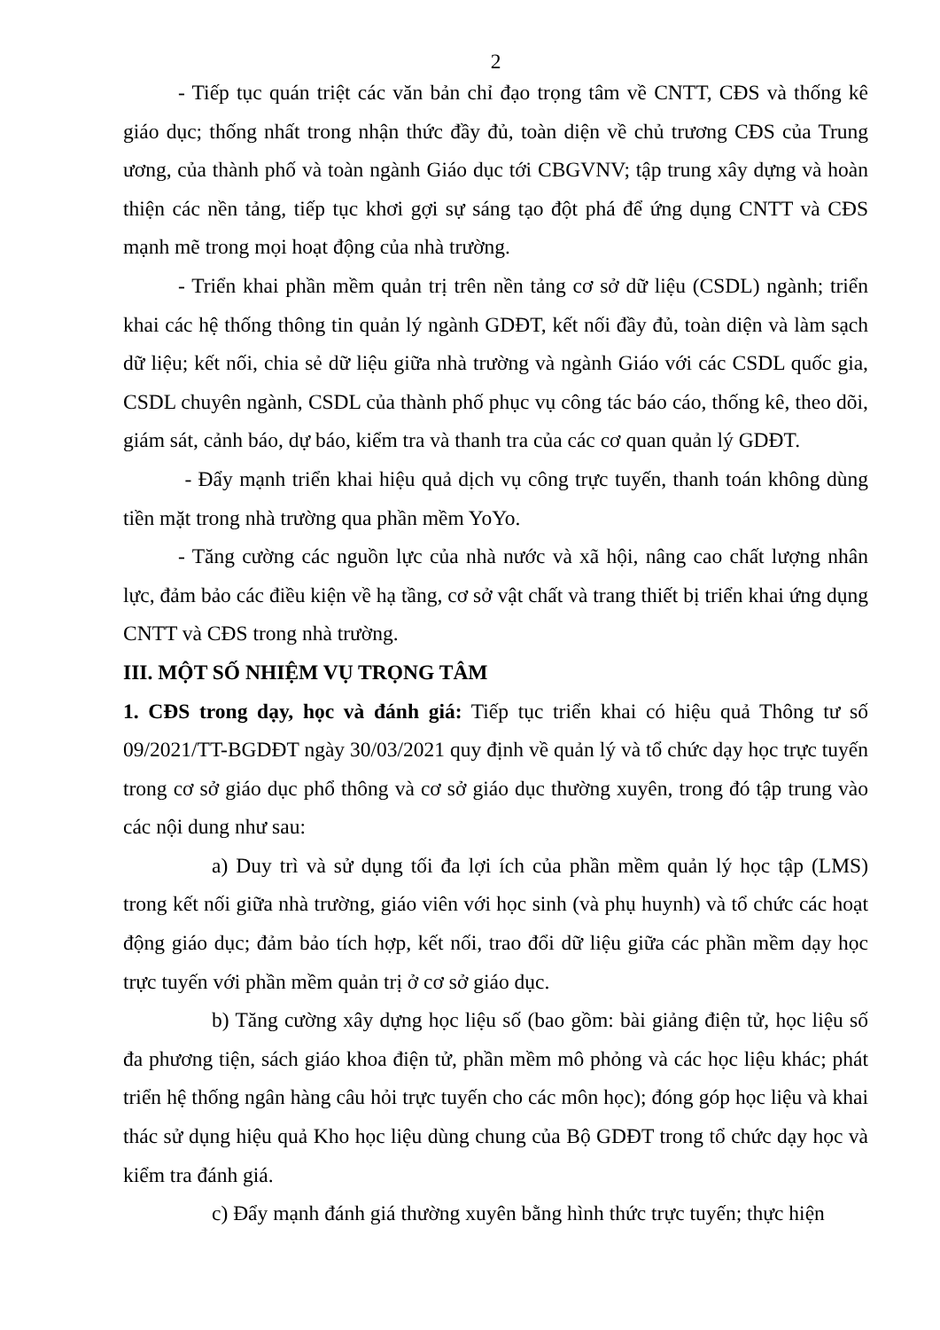2
- Tiếp tục quán triệt các văn bản chỉ đạo trọng tâm về CNTT, CĐS và thống kê giáo dục; thống nhất trong nhận thức đầy đủ, toàn diện về chủ trương CĐS của Trung ương, của thành phố và toàn ngành Giáo dục tới CBGVNV; tập trung xây dựng và hoàn thiện các nền tảng, tiếp tục khơi gợi sự sáng tạo đột phá để ứng dụng CNTT và CĐS mạnh mẽ trong mọi hoạt động của nhà trường.
- Triển khai phần mềm quản trị trên nền tảng cơ sở dữ liệu (CSDL) ngành; triển khai các hệ thống thông tin quản lý ngành GDĐT, kết nối đầy đủ, toàn diện và làm sạch dữ liệu; kết nối, chia sẻ dữ liệu giữa nhà trường và ngành Giáo với các CSDL quốc gia, CSDL chuyên ngành, CSDL của thành phố phục vụ công tác báo cáo, thống kê, theo dõi, giám sát, cảnh báo, dự báo, kiểm tra và thanh tra của các cơ quan quản lý GDĐT.
- Đẩy mạnh triển khai hiệu quả dịch vụ công trực tuyến, thanh toán không dùng tiền mặt trong nhà trường qua phần mềm YoYo.
- Tăng cường các nguồn lực của nhà nước và xã hội, nâng cao chất lượng nhân lực, đảm bảo các điều kiện về hạ tầng, cơ sở vật chất và trang thiết bị triển khai ứng dụng CNTT và CĐS trong nhà trường.
III. MỘT SỐ NHIỆM VỤ TRỌNG TÂM
1. CĐS trong dạy, học và đánh giá: Tiếp tục triển khai có hiệu quả Thông tư số 09/2021/TT-BGDĐT ngày 30/03/2021 quy định về quản lý và tổ chức dạy học trực tuyến trong cơ sở giáo dục phổ thông và cơ sở giáo dục thường xuyên, trong đó tập trung vào các nội dung như sau:
a) Duy trì và sử dụng tối đa lợi ích của phần mềm quản lý học tập (LMS) trong kết nối giữa nhà trường, giáo viên với học sinh (và phụ huynh) và tổ chức các hoạt động giáo dục; đảm bảo tích hợp, kết nối, trao đổi dữ liệu giữa các phần mềm dạy học trực tuyến với phần mềm quản trị ở cơ sở giáo dục.
b) Tăng cường xây dựng học liệu số (bao gồm: bài giảng điện tử, học liệu số đa phương tiện, sách giáo khoa điện tử, phần mềm mô phỏng và các học liệu khác; phát triển hệ thống ngân hàng câu hỏi trực tuyến cho các môn học); đóng góp học liệu và khai thác sử dụng hiệu quả Kho học liệu dùng chung của Bộ GDĐT trong tổ chức dạy học và kiểm tra đánh giá.
c) Đẩy mạnh đánh giá thường xuyên bằng hình thức trực tuyến; thực hiện